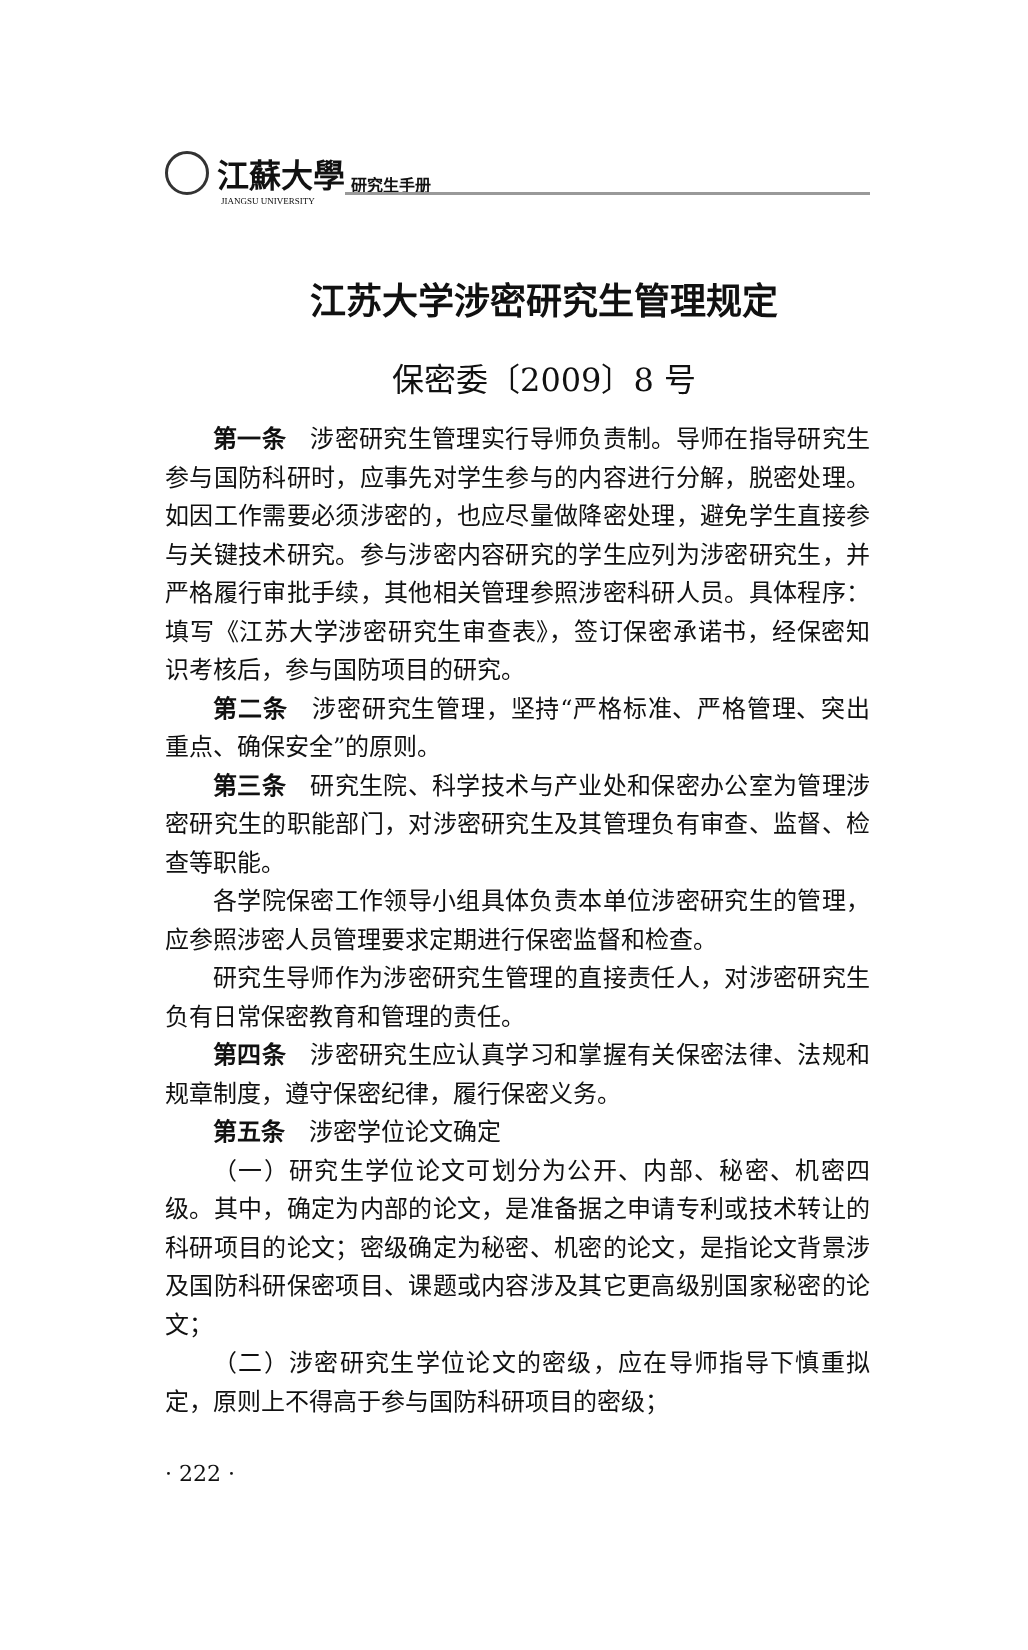江蘇大學 研究生手册
JIANGSU UNIVERSITY
江苏大学涉密研究生管理规定
保密委〔2009〕8 号
第一条　涉密研究生管理实行导师负责制。导师在指导研究生参与国防科研时，应事先对学生参与的内容进行分解，脱密处理。如因工作需要必须涉密的，也应尽量做降密处理，避免学生直接参与关键技术研究。参与涉密内容研究的学生应列为涉密研究生，并严格履行审批手续，其他相关管理参照涉密科研人员。具体程序：填写《江苏大学涉密研究生审查表》，签订保密承诺书，经保密知识考核后，参与国防项目的研究。
第二条　涉密研究生管理，坚持“严格标准、严格管理、突出重点、确保安全”的原则。
第三条　研究生院、科学技术与产业处和保密办公室为管理涉密研究生的职能部门，对涉密研究生及其管理负有审查、监督、检查等职能。
各学院保密工作领导小组具体负责本单位涉密研究生的管理，应参照涉密人员管理要求定期进行保密监督和检查。
研究生导师作为涉密研究生管理的直接责任人，对涉密研究生负有日常保密教育和管理的责任。
第四条　涉密研究生应认真学习和掌握有关保密法律、法规和规章制度，遵守保密纪律，履行保密义务。
第五条　涉密学位论文确定
（一）研究生学位论文可划分为公开、内部、秘密、机密四级。其中，确定为内部的论文，是准备据之申请专利或技术转让的科研项目的论文；密级确定为秘密、机密的论文，是指论文背景涉及国防科研保密项目、课题或内容涉及其它更高级别国家秘密的论文；
（二）涉密研究生学位论文的密级，应在导师指导下慎重拟定，原则上不得高于参与国防科研项目的密级；
· 222 ·